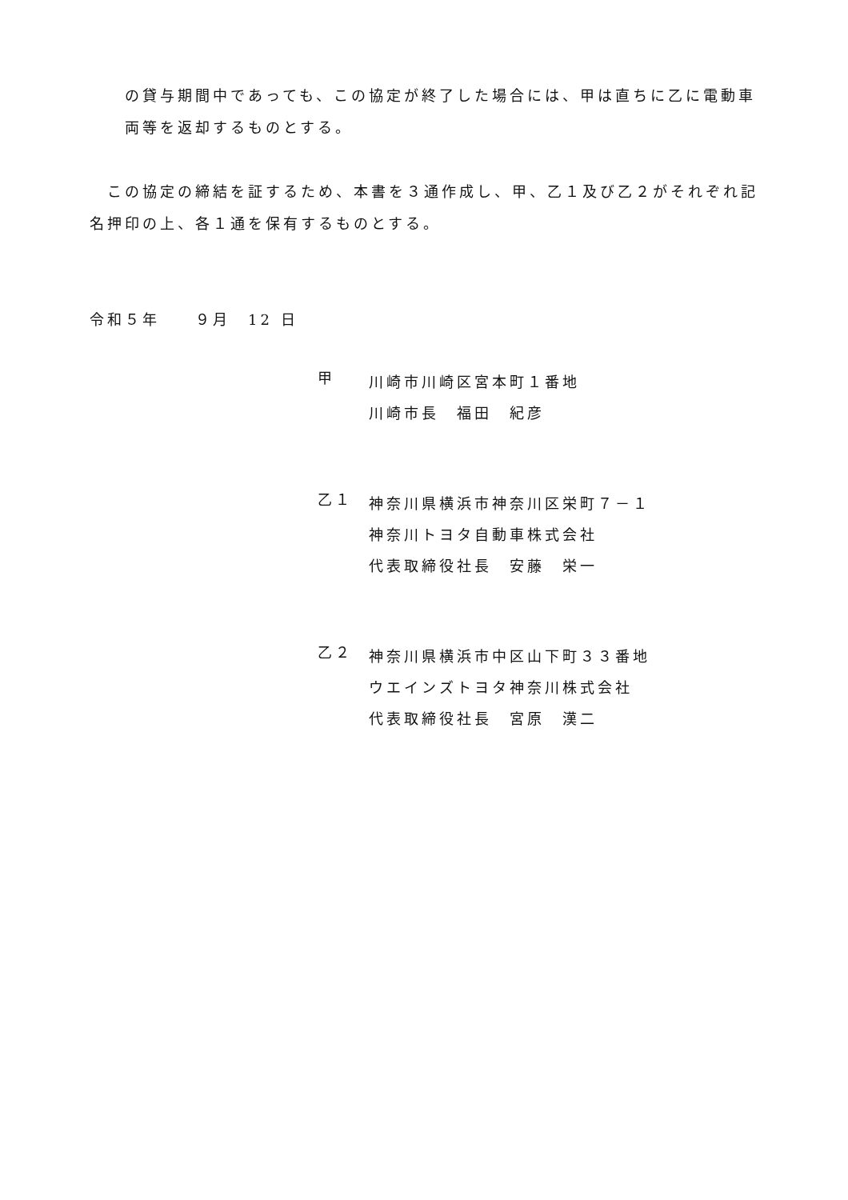の貸与期間中であっても、この協定が終了した場合には、甲は直ちに乙に電動車両等を返却するものとする。
　この協定の締結を証するため、本書を３通作成し、甲、乙１及び乙２がそれぞれ記名押印の上、各１通を保有するものとする。
令和５年　　９月　12 日
甲
川崎市川崎区宮本町１番地
川崎市長　福田　紀彦
乙１
神奈川県横浜市神奈川区栄町７－１
神奈川トヨタ自動車株式会社
代表取締役社長　安藤　栄一
乙２
神奈川県横浜市中区山下町３３番地
ウエインズトヨタ神奈川株式会社
代表取締役社長　宮原　漢二